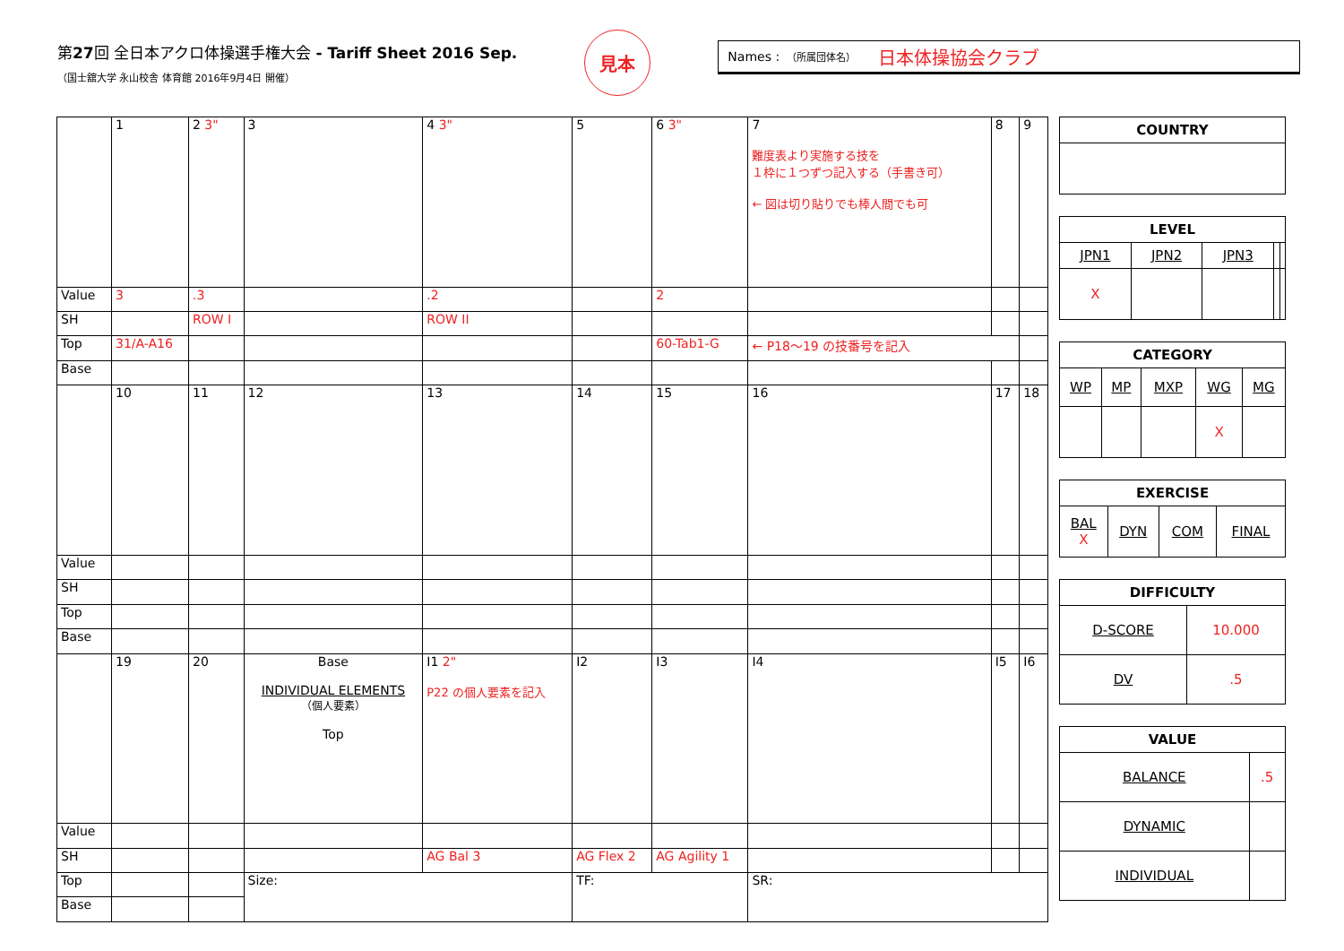第27回 全日本アクロ体操選手権大会 - Tariff Sheet 2016 Sep.
（国士舘大学 永山校舎 体育館 2016年9月4日 開催）
見本
Names : （所属団体名） 日本体操協会クラブ
| | 1 | 2 3" | 3 | 4 3" | 5 | 6 3" | 7 難度表より実施する技を １枠に１つずつ記入する（手書き可） ← 図は切り貼りでも棒人間でも可 | 8 | 9 |
| Value | 3 | .3 | | .2 | | 2 | | | |
| SH | | ROW I | | ROW II | | | | | |
| Top | 31/A-A16 | | | | | 60-Tab1-G | ← P18〜19 の技番号を記入 | | |
| Base | | | | | | | | | |
| | 10 | 11 | 12 | 13 | 14 | 15 | 16 | 17 | 18 |
| Value | | | | | | | | | |
| SH | | | | | | | | | |
| Top | | | | | | | | | |
| Base | | | | | | | | | |
| | 19 | 20 | Base INDIVIDUAL ELEMENTS （個人要素） Top | I1 2" P22 の個人要素を記入 | I2 | I3 | I4 | I5 | I6 |
| Value | | | | | | | | | |
| SH | | | | AG Bal 3 | AG Flex 2 | AG Agility 1 | | | |
| Top | | | Size: | | TF: | | SR: | | |
| Base | | | | | | | | | |
| COUNTRY |
| --- |
| LEVEL | | | | |
| --- | --- | --- | --- | --- |
| JPN1 | JPN2 | JPN3 | | |
| X | | | | |
| CATEGORY | | | | |
| --- | --- | --- | --- | --- |
| WP | MP | MXP | WG | MG |
| | | | X | |
| EXERCISE | | | |
| --- | --- | --- | --- |
| BAL X | DYN | COM | FINAL |
| DIFFICULTY | |
| --- | --- |
| D-SCORE | 10.000 |
| DV | .5 |
| VALUE | |
| --- | --- |
| BALANCE | .5 |
| DYNAMIC | |
| INDIVIDUAL | |